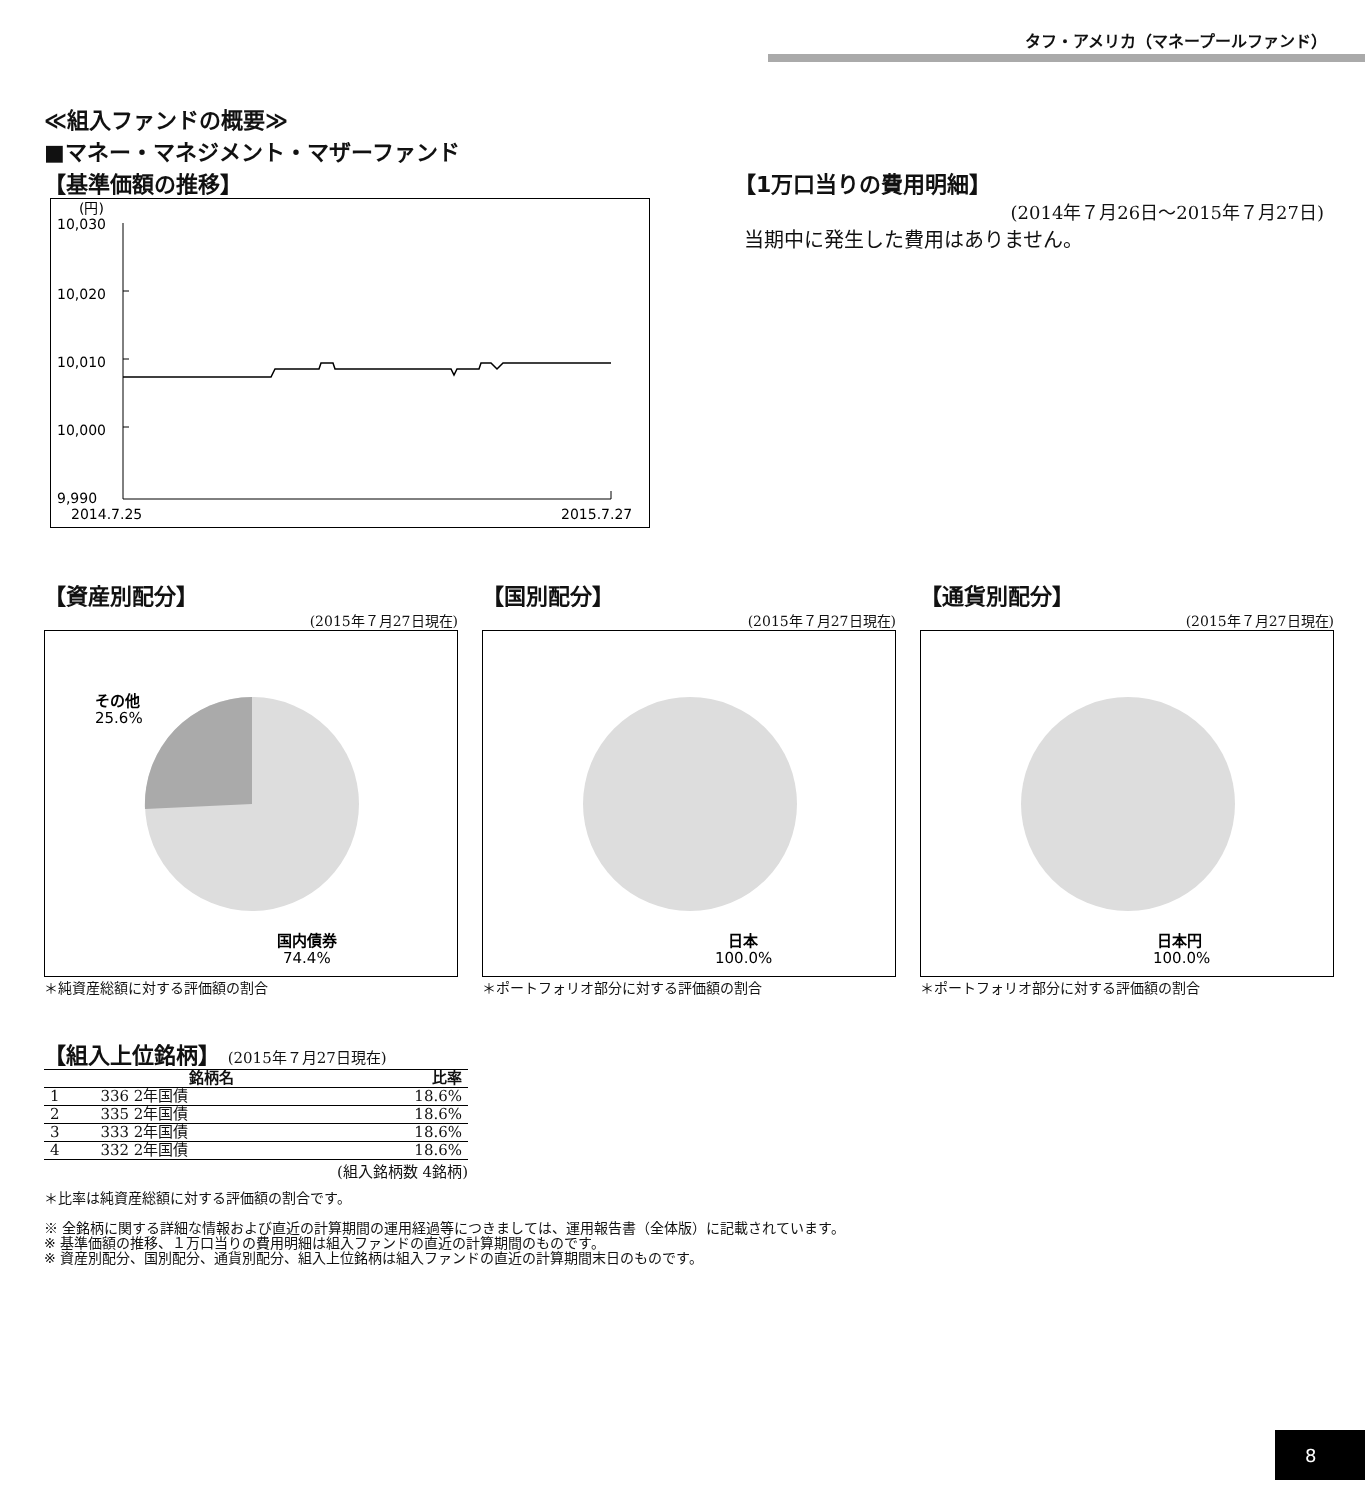タフ・アメリカ（マネープールファンド）
≪組入ファンドの概要≫
■マネー・マネジメント・マザーファンド
【基準価額の推移】
(円)
10,030
10,020
10,010
10,000
9,990
2014.7.25
2015.7.27
【1万口当りの費用明細】
(2014年７月26日～2015年７月27日)
当期中に発生した費用はありません。
【資産別配分】
(2015年７月27日現在)
その他
25.6%
国内債券
74.4%
＊純資産総額に対する評価額の割合
【国別配分】
(2015年７月27日現在)
日本
100.0%
＊ポートフォリオ部分に対する評価額の割合
【通貨別配分】
(2015年７月27日現在)
日本円
100.0%
＊ポートフォリオ部分に対する評価額の割合
【組入上位銘柄】 (2015年７月27日現在)
| | 銘柄名 | 比率 |
| --- | --- | --- |
| 1 | 336 2年国債 | 18.6% |
| 2 | 335 2年国債 | 18.6% |
| 3 | 333 2年国債 | 18.6% |
| 4 | 332 2年国債 | 18.6% |
(組入銘柄数 4銘柄)
＊比率は純資産総額に対する評価額の割合です。
※ 全銘柄に関する詳細な情報および直近の計算期間の運用経過等につきましては、運用報告書（全体版）に記載されています。
※ 基準価額の推移、１万口当りの費用明細は組入ファンドの直近の計算期間のものです。
※ 資産別配分、国別配分、通貨別配分、組入上位銘柄は組入ファンドの直近の計算期間末日のものです。
8